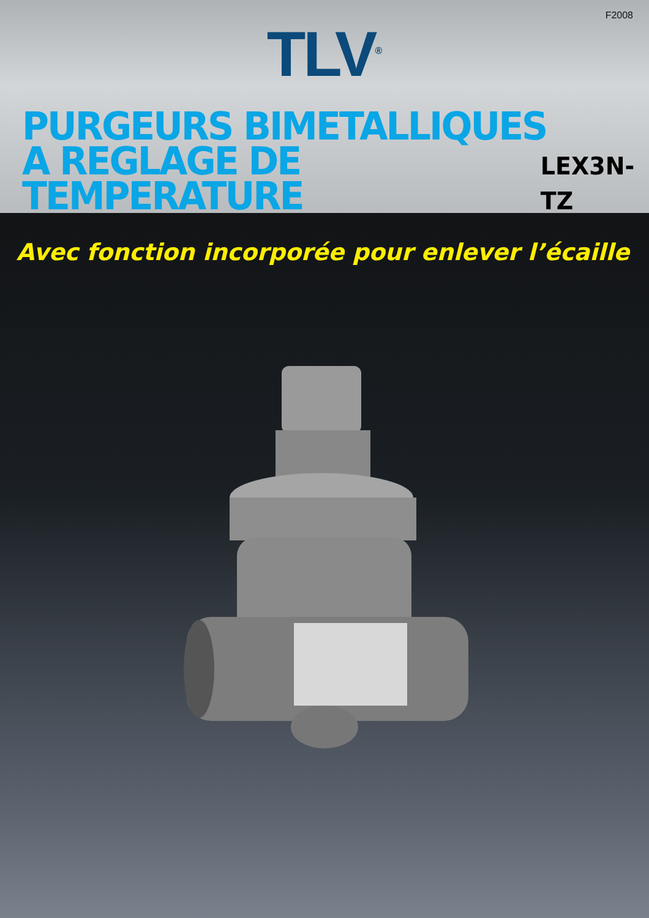F2008
TLV<sup>®</sup>
PURGEURS BIMETALLIQUES
A REGLAGE DE TEMPERATURE LEX3N-TZ
Avec fonction incorporée pour enlever l’écaille